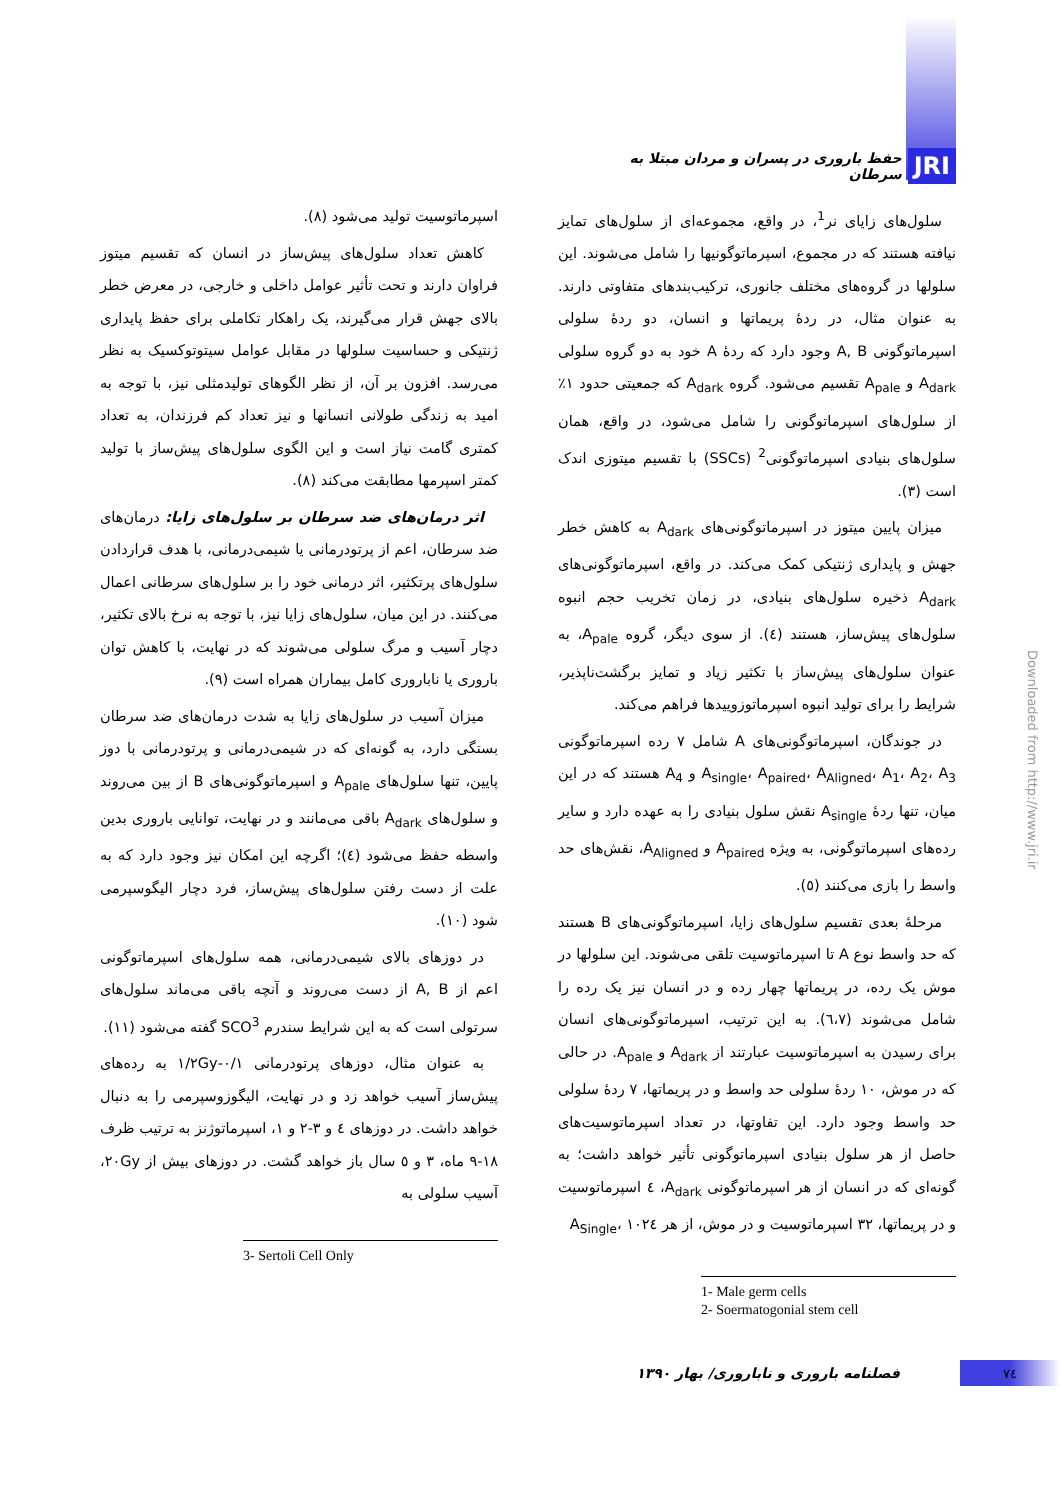JRI حفظ باروری در پسران و مردان مبتلا به سرطان
سلول‌های زایای نر<sup>1</sup>، در واقع، مجموعه‌ای از سلول‌های تمایز نیافته هستند که در مجموع، اسپرماتوگونیها را شامل می‌شوند. این سلولها در گروه‌های مختلف جانوری، ترکیب‌بندهای متفاوتی دارند. به عنوان مثال، در ردهٔ پریماتها و انسان، دو ردهٔ سلولی اسپرماتوگونی A, B وجود دارد که ردهٔ A خود به دو گروه سلولی A<sub>dark</sub> و A<sub>pale</sub> تقسیم می‌شود. گروه A<sub>dark</sub> که جمعیتی حدود ۱٪ از سلول‌های اسپرماتوگونی را شامل می‌شود، در واقع، همان سلول‌های بنیادی اسپرماتوگونی<sup>2</sup> (SSCs) با تقسیم میتوزی اندک است (۳).
میزان پایین میتوز در اسپرماتوگونی‌های A<sub>dark</sub> به کاهش خطر جهش و پایداری ژنتیکی کمک می‌کند. در واقع، اسپرماتوگونی‌های A<sub>dark</sub> ذخیره سلول‌های بنیادی، در زمان تخریب حجم انبوه سلول‌های پیش‌ساز، هستند (٤). از سوی دیگر، گروه A<sub>pale</sub>، به عنوان سلول‌های پیش‌ساز با تکثیر زیاد و تمایز برگشت‌ناپذیر، شرایط را برای تولید انبوه اسپرماتوزوییدها فراهم می‌کند.
در جوندگان، اسپرماتوگونی‌های A شامل ۷ رده اسپرماتوگونی A<sub>single</sub>، A<sub>paired</sub>، A<sub>Aligned</sub>، A<sub>1</sub>، A<sub>2</sub>، A<sub>3</sub> و A<sub>4</sub> هستند که در این میان، تنها ردهٔ A<sub>single</sub> نقش سلول بنیادی را به عهده دارد و سایر رده‌های اسپرماتوگونی، به ویژه A<sub>paired</sub> و A<sub>Aligned</sub>، نقش‌های حد واسط را بازی می‌کنند (٥).
مرحلهٔ بعدی تقسیم سلول‌های زایا، اسپرماتوگونی‌های B هستند که حد واسط نوع A تا اسپرماتوسیت تلقی می‌شوند. این سلولها در موش یک رده، در پریماتها چهار رده و در انسان نیز یک رده را شامل می‌شوند (٦،٧). به این ترتیب، اسپرماتوگونی‌های انسان برای رسیدن به اسپرماتوسیت عبارتند از A<sub>dark</sub> و A<sub>pale</sub>. در حالی که در موش، ۱۰ ردهٔ سلولی حد واسط و در پریماتها، ۷ ردهٔ سلولی حد واسط وجود دارد. این تفاوتها، در تعداد اسپرماتوسیت‌های حاصل از هر سلول بنیادی اسپرماتوگونی تأثیر خواهد داشت؛ به گونه‌ای که در انسان از هر اسپرماتوگونی A<sub>dark</sub>، ٤ اسپرماتوسیت و در پریماتها، ۳۲ اسپرماتوسیت و در موش، از هر A<sub>Single</sub>، ۱۰۲٤
1- Male germ cells
2- Soermatogonial stem cell
اسپرماتوسیت تولید می‌شود (۸).
کاهش تعداد سلول‌های پیش‌ساز در انسان که تقسیم میتوز فراوان دارند و تحت تأثیر عوامل داخلی و خارجی، در معرض خطر بالای جهش قرار می‌گیرند، یک راهکار تکاملی برای حفظ پایداری ژنتیکی و حساسیت سلولها در مقابل عوامل سیتوتوکسیک به نظر می‌رسد. افزون بر آن، از نظر الگوهای تولیدمثلی نیز، با توجه به امید به زندگی طولانی انسانها و نیز تعداد کم فرزندان، به تعداد کمتری گامت نیاز است و این الگوی سلول‌های پیش‌ساز با تولید کمتر اسپرمها مطابقت می‌کند (۸).
اثر درمان‌های ضد سرطان بر سلول‌های زایا: درمان‌های ضد سرطان، اعم از پرتودرمانی یا شیمی‌درمانی، با هدف قراردادن سلول‌های پرتکثیر، اثر درمانی خود را بر سلول‌های سرطانی اعمال می‌کنند. در این میان، سلول‌های زایا نیز، با توجه به نرخ بالای تکثیر، دچار آسیب و مرگ سلولی می‌شوند که در نهایت، با کاهش توان باروری یا ناباروری کامل بیماران همراه است (۹).
میزان آسیب در سلول‌های زایا به شدت درمان‌های ضد سرطان بستگی دارد، به گونه‌ای که در شیمی‌درمانی و پرتودرمانی با دوز پایین، تنها سلول‌های A<sub>pale</sub> و اسپرماتوگونی‌های B از بین می‌روند و سلول‌های A<sub>dark</sub> باقی می‌مانند و در نهایت، توانایی باروری بدین واسطه حفظ می‌شود (٤)؛ اگرچه این امکان نیز وجود دارد که به علت از دست رفتن سلول‌های پیش‌ساز، فرد دچار الیگوسپرمی شود (۱۰).
در دوزهای بالای شیمی‌درمانی، همه سلول‌های اسپرماتوگونی اعم از A, B از دست می‌روند و آنچه باقی می‌ماند سلول‌های سرتولی است که به این شرایط سندرم SCO<sup>3</sup> گفته می‌شود (۱۱).
به عنوان مثال، دوزهای پرتودرمانی ۰/۱-۱/۲Gy به رده‌های پیش‌ساز آسیب خواهد زد و در نهایت، الیگوزوسپرمی را به دنبال خواهد داشت. در دوزهای ٤ و ۳-۲ و ۱، اسپرماتوژنز به ترتیب ظرف ۱۸-۹ ماه، ۳ و ٥ سال باز خواهد گشت. در دوزهای بیش از ۲۰Gy، آسیب سلولی به
3- Sertoli Cell Only
Downloaded from http://www.jri.ir
۷٤ فصلنامه باروری و ناباروری/ بهار ۱۳۹۰